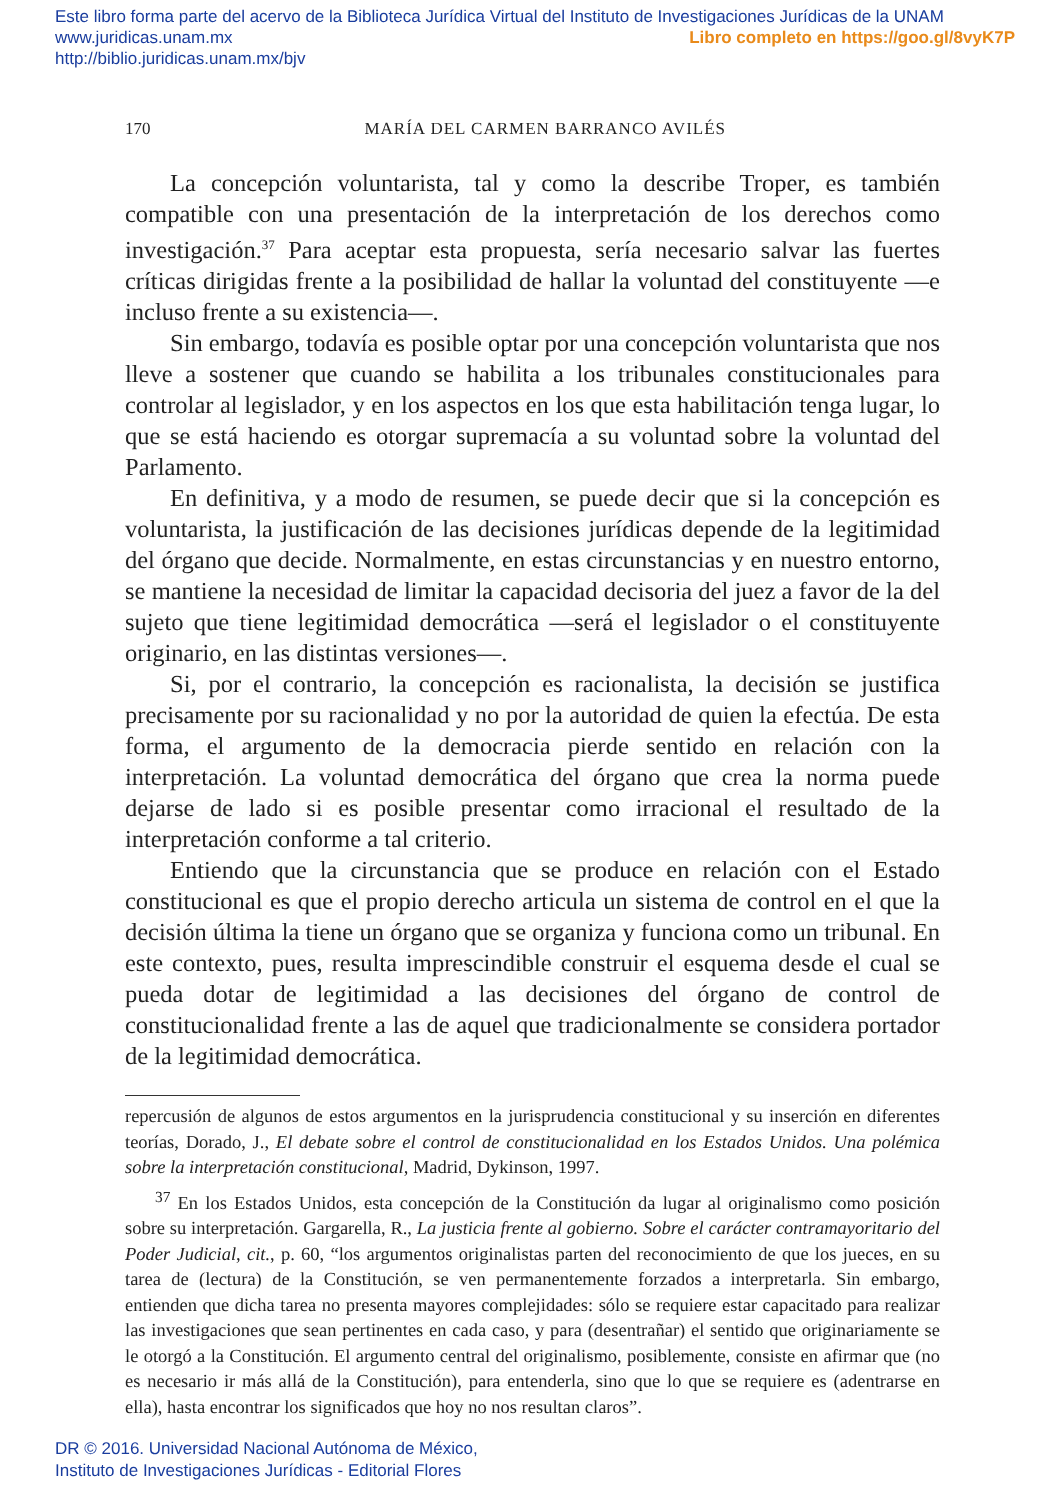Este libro forma parte del acervo de la Biblioteca Jurídica Virtual del Instituto de Investigaciones Jurídicas de la UNAM
www.juridicas.unam.mx Libro completo en https://goo.gl/8vyK7P
http://biblio.juridicas.unam.mx/bjv
170 MARÍA DEL CARMEN BARRANCO AVILÉS
La concepción voluntarista, tal y como la describe Troper, es también compatible con una presentación de la interpretación de los derechos como investigación.<sup>37</sup> Para aceptar esta propuesta, sería necesario salvar las fuertes críticas dirigidas frente a la posibilidad de hallar la voluntad del constituyente —e incluso frente a su existencia—.
Sin embargo, todavía es posible optar por una concepción voluntarista que nos lleve a sostener que cuando se habilita a los tribunales constitucionales para controlar al legislador, y en los aspectos en los que esta habilitación tenga lugar, lo que se está haciendo es otorgar supremacía a su voluntad sobre la voluntad del Parlamento.
En definitiva, y a modo de resumen, se puede decir que si la concepción es voluntarista, la justificación de las decisiones jurídicas depende de la legitimidad del órgano que decide. Normalmente, en estas circunstancias y en nuestro entorno, se mantiene la necesidad de limitar la capacidad decisoria del juez a favor de la del sujeto que tiene legitimidad democrática —será el legislador o el constituyente originario, en las distintas versiones—.
Si, por el contrario, la concepción es racionalista, la decisión se justifica precisamente por su racionalidad y no por la autoridad de quien la efectúa. De esta forma, el argumento de la democracia pierde sentido en relación con la interpretación. La voluntad democrática del órgano que crea la norma puede dejarse de lado si es posible presentar como irracional el resultado de la interpretación conforme a tal criterio.
Entiendo que la circunstancia que se produce en relación con el Estado constitucional es que el propio derecho articula un sistema de control en el que la decisión última la tiene un órgano que se organiza y funciona como un tribunal. En este contexto, pues, resulta imprescindible construir el esquema desde el cual se pueda dotar de legitimidad a las decisiones del órgano de control de constitucionalidad frente a las de aquel que tradicionalmente se considera portador de la legitimidad democrática.
repercusión de algunos de estos argumentos en la jurisprudencia constitucional y su inserción en diferentes teorías, Dorado, J., El debate sobre el control de constitucionalidad en los Estados Unidos. Una polémica sobre la interpretación constitucional, Madrid, Dykinson, 1997.
<sup>37</sup> En los Estados Unidos, esta concepción de la Constitución da lugar al originalismo como posición sobre su interpretación. Gargarella, R., La justicia frente al gobierno. Sobre el carácter contramayoritario del Poder Judicial, cit., p. 60, “los argumentos originalistas parten del reconocimiento de que los jueces, en su tarea de (lectura) de la Constitución, se ven permanentemente forzados a interpretarla. Sin embargo, entienden que dicha tarea no presenta mayores complejidades: sólo se requiere estar capacitado para realizar las investigaciones que sean pertinentes en cada caso, y para (desentrañar) el sentido que originariamente se le otorgó a la Constitución. El argumento central del originalismo, posiblemente, consiste en afirmar que (no es necesario ir más allá de la Constitución), para entenderla, sino que lo que se requiere es (adentrarse en ella), hasta encontrar los significados que hoy no nos resultan claros”.
DR © 2016. Universidad Nacional Autónoma de México,
Instituto de Investigaciones Jurídicas - Editorial Flores